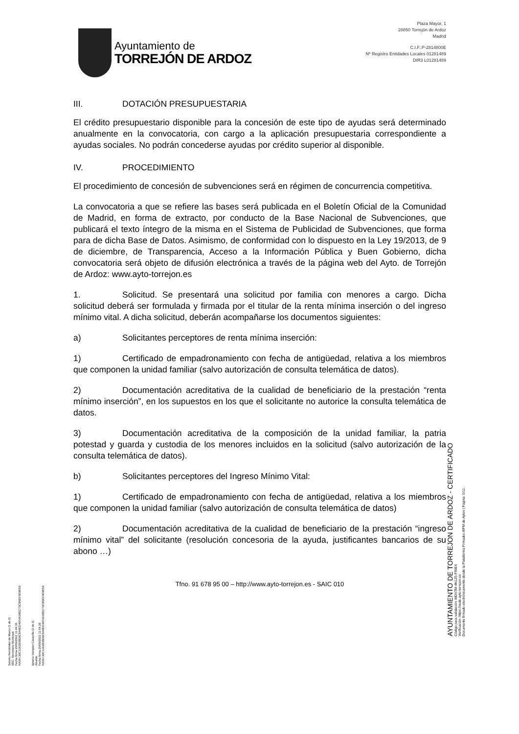Saturio Hernández de Marco (1 de 2)
SEC. Secretario Municipal
Fecha firma:26/09/2022 11:44:36
HASH:39C1242B38E0C844ED46F4A38EC73CB6EF6E9E59
Ignacio Vazquez Casavilla (2 de 2)
Alcalde
Fecha firma:26/09/2022 11:54:39
HASH:39C1242B38E0C844ED46F4A38EC73CB6EF6E9E59
Ayuntamiento de
TORREJÓN DE ARDOZ
Plaza Mayor, 1
28850 Torrejón de Ardoz
Madrid
C.I.F.:P-2814800E
Nº Registro Entidades Locales 01281489
DIR3 L01281489
III. DOTACIÓN PRESUPUESTARIA
El crédito presupuestario disponible para la concesión de este tipo de ayudas será determinado anualmente en la convocatoria, con cargo a la aplicación presupuestaria correspondiente a ayudas sociales. No podrán concederse ayudas por crédito superior al disponible.
IV. PROCEDIMIENTO
El procedimiento de concesión de subvenciones será en régimen de concurrencia competitiva.
La convocatoria a que se refiere las bases será publicada en el Boletín Oficial de la Comunidad de Madrid, en forma de extracto, por conducto de la Base Nacional de Subvenciones, que publicará el texto íntegro de la misma en el Sistema de Publicidad de Subvenciones, que forma para de dicha Base de Datos. Asimismo, de conformidad con lo dispuesto en la Ley 19/2013, de 9 de diciembre, de Transparencia, Acceso a la Información Pública y Buen Gobierno, dicha convocatoria será objeto de difusión electrónica a través de la página web del Ayto. de Torrejón de Ardoz: www.ayto-torrejon.es
1. Solicitud. Se presentará una solicitud por familia con menores a cargo. Dicha solicitud deberá ser formulada y firmada por el titular de la renta mínima inserción o del ingreso mínimo vital. A dicha solicitud, deberán acompañarse los documentos siguientes:
a) Solicitantes perceptores de renta mínima inserción:
1) Certificado de empadronamiento con fecha de antigüedad, relativa a los miembros que componen la unidad familiar (salvo autorización de consulta telemática de datos).
2) Documentación acreditativa de la cualidad de beneficiario de la prestación “renta mínimo inserción”, en los supuestos en los que el solicitante no autorice la consulta telemática de datos.
3) Documentación acreditativa de la composición de la unidad familiar, la patria potestad y guarda y custodia de los menores incluidos en la solicitud (salvo autorización de la consulta telemática de datos).
b) Solicitantes perceptores del Ingreso Mínimo Vital:
1) Certificado de empadronamiento con fecha de antigüedad, relativa a los miembros que componen la unidad familiar (salvo autorización de consulta telemática de datos)
2) Documentación acreditativa de la cualidad de beneficiario de la prestación “ingreso mínimo vital” del solicitante (resolución concesoria de la ayuda, justificantes bancarios de su abono …)
Tfno. 91 678 95 00 – http://www.ayto-torrejon.es - SAIC 010
AYUNTAMIENTO DE TORREJON DE ARDOZ - CERTIFICADO
Código para validación :MDXTM-4N1Z5-F90E4
Verificación :https://sede.ayto-torrejon.es
Documento firmado electrónicamente desde la Plataforma Firmadoc-BPM de Aytos | Página: 5/11.